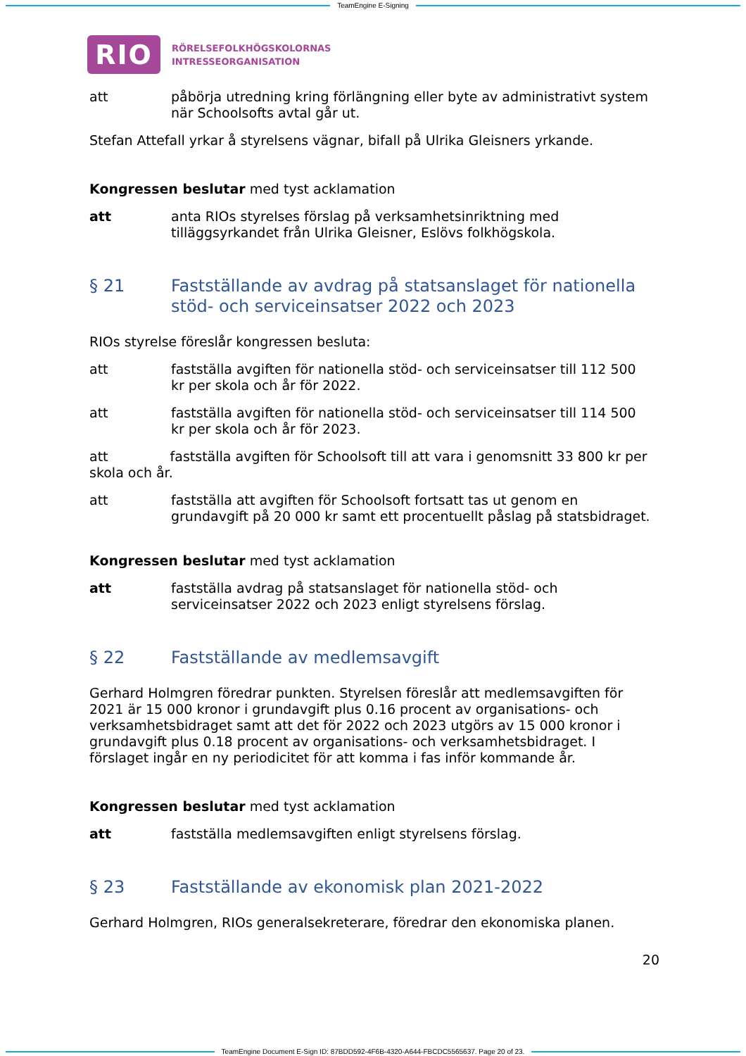TeamEngine E-Signing
RIO
RÖRELSEFOLKHÖGSKOLORNAS
INTRESSEORGANISATION
att påbörja utredning kring förlängning eller byte av administrativt system när Schoolsofts avtal går ut.
Stefan Attefall yrkar å styrelsens vägnar, bifall på Ulrika Gleisners yrkande.
Kongressen beslutar med tyst acklamation
att anta RIOs styrelses förslag på verksamhetsinriktning med tilläggsyrkandet från Ulrika Gleisner, Eslövs folkhögskola.
§ 21 Fastställande av avdrag på statsanslaget för nationella stöd- och serviceinsatser 2022 och 2023
RIOs styrelse föreslår kongressen besluta:
att fastställa avgiften för nationella stöd- och serviceinsatser till 112 500 kr per skola och år för 2022.
att fastställa avgiften för nationella stöd- och serviceinsatser till 114 500 kr per skola och år för 2023.
att fastställa avgiften för Schoolsoft till att vara i genomsnitt 33 800 kr per skola och år.
att fastställa att avgiften för Schoolsoft fortsatt tas ut genom en grundavgift på 20 000 kr samt ett procentuellt påslag på statsbidraget.
Kongressen beslutar med tyst acklamation
att fastställa avdrag på statsanslaget för nationella stöd- och serviceinsatser 2022 och 2023 enligt styrelsens förslag.
§ 22 Fastställande av medlemsavgift
Gerhard Holmgren föredrar punkten. Styrelsen föreslår att medlemsavgiften för 2021 är 15 000 kronor i grundavgift plus 0.16 procent av organisations- och verksamhetsbidraget samt att det för 2022 och 2023 utgörs av 15 000 kronor i grundavgift plus 0.18 procent av organisations- och verksamhetsbidraget. I förslaget ingår en ny periodicitet för att komma i fas inför kommande år.
Kongressen beslutar med tyst acklamation
att fastställa medlemsavgiften enligt styrelsens förslag.
§ 23 Fastställande av ekonomisk plan 2021-2022
Gerhard Holmgren, RIOs generalsekreterare, föredrar den ekonomiska planen.
20
TeamEngine Document E-Sign ID: 87BDD592-4F6B-4320-A644-FBCDC5565637. Page 20 of 23.